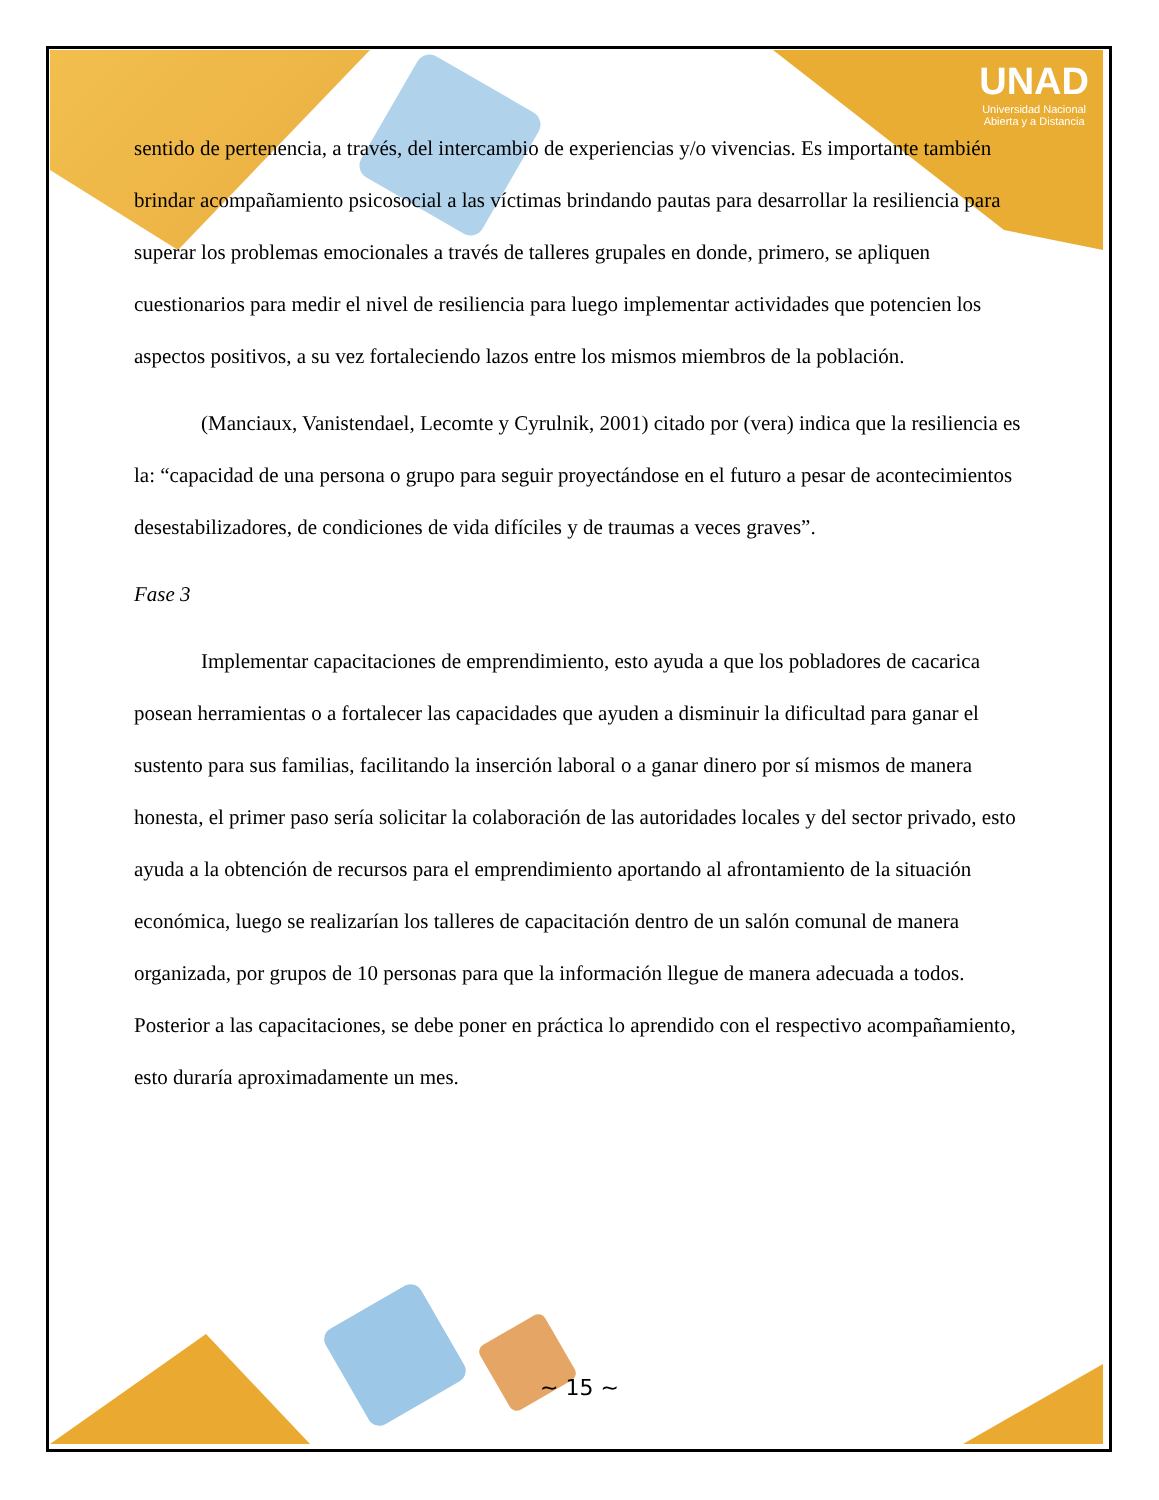UNAD
Universidad Nacional
Abierta y a Distancia
sentido de pertenencia, a través, del intercambio de experiencias y/o vivencias. Es importante también brindar acompañamiento psicosocial a las víctimas brindando pautas para desarrollar la resiliencia para superar los problemas emocionales a través de talleres grupales en donde, primero, se apliquen cuestionarios para medir el nivel de resiliencia para luego implementar actividades que potencien los aspectos positivos, a su vez fortaleciendo lazos entre los mismos miembros de la población.
(Manciaux, Vanistendael, Lecomte y Cyrulnik, 2001) citado por (vera) indica que la resiliencia es la: “capacidad de una persona o grupo para seguir proyectándose en el futuro a pesar de acontecimientos desestabilizadores, de condiciones de vida difíciles y de traumas a veces graves”.
Fase 3
Implementar capacitaciones de emprendimiento, esto ayuda a que los pobladores de cacarica posean herramientas o a fortalecer las capacidades que ayuden a disminuir la dificultad para ganar el sustento para sus familias, facilitando la inserción laboral o a ganar dinero por sí mismos de manera honesta, el primer paso sería solicitar la colaboración de las autoridades locales y del sector privado, esto ayuda a la obtención de recursos para el emprendimiento aportando al afrontamiento de la situación económica, luego se realizarían los talleres de capacitación dentro de un salón comunal de manera organizada, por grupos de 10 personas para que la información llegue de manera adecuada a todos. Posterior a las capacitaciones, se debe poner en práctica lo aprendido con el respectivo acompañamiento, esto duraría aproximadamente un mes.
~ 15 ~